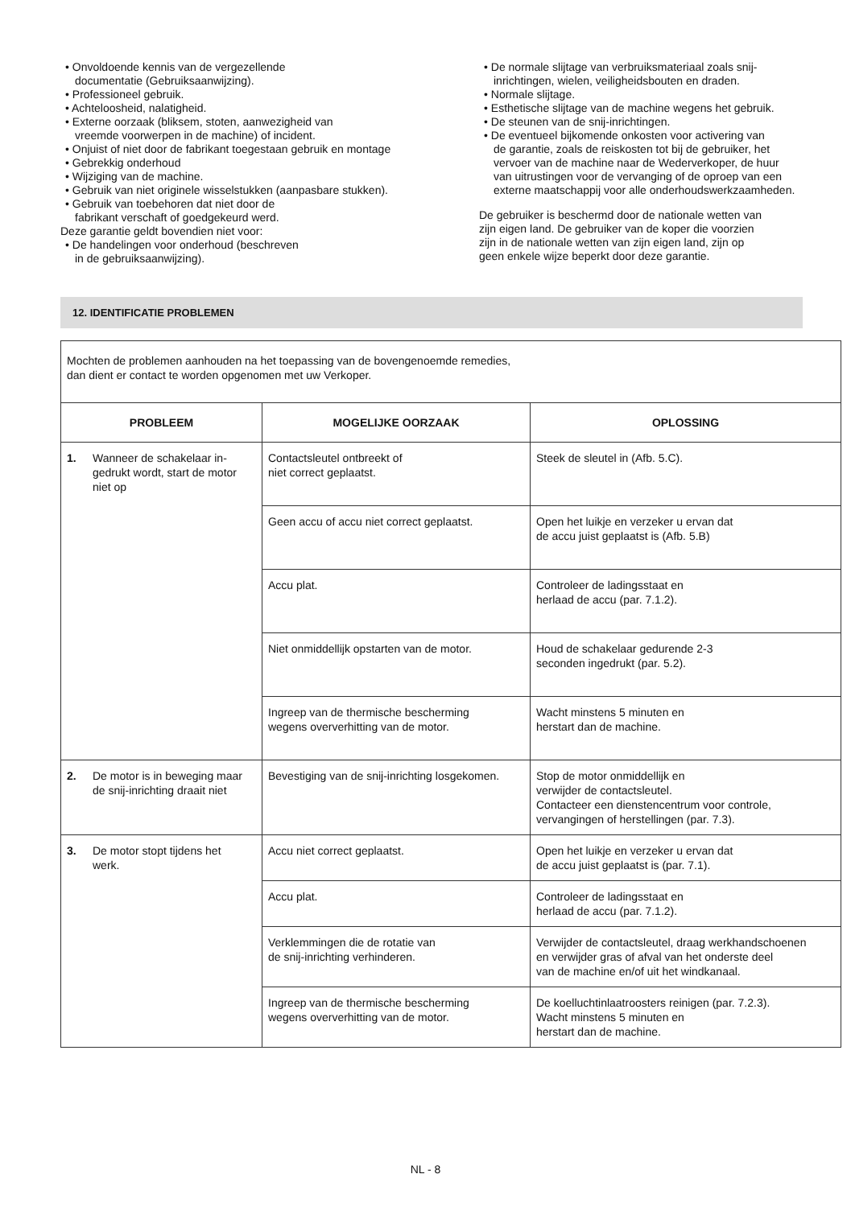• Onvoldoende kennis van de vergezellende
documentatie (Gebruiksaanwijzing).
• Professioneel gebruik.
• Achteloosheid, nalatigheid.
• Externe oorzaak (bliksem, stoten, aanwezigheid van
vreemde voorwerpen in de machine) of incident.
• Onjuist of niet door de fabrikant toegestaan gebruik en montage
• Gebrekkig onderhoud
• Wijziging van de machine.
• Gebruik van niet originele wisselstukken (aanpasbare stukken).
• Gebruik van toebehoren dat niet door de
fabrikant verschaft of goedgekeurd werd.
Deze garantie geldt bovendien niet voor:
• De handelingen voor onderhoud (beschreven
in de gebruiksaanwijzing).
• De normale slijtage van verbruiksmateriaal zoals snij-
inrichtingen, wielen, veiligheidsbouten en draden.
• Normale slijtage.
• Esthetische slijtage van de machine wegens het gebruik.
• De steunen van de snij-inrichtingen.
• De eventueel bijkomende onkosten voor activering van
de garantie, zoals de reiskosten tot bij de gebruiker, het
vervoer van de machine naar de Wederverkoper, de huur
van uitrustingen voor de vervanging of de oproep van een
externe maatschappij voor alle onderhoudswerkzaamheden.
De gebruiker is beschermd door de nationale wetten van
zijn eigen land. De gebruiker van de koper die voorzien
zijn in de nationale wetten van zijn eigen land, zijn op
geen enkele wijze beperkt door deze garantie.
12. IDENTIFICATIE PROBLEMEN
| Mochten de problemen aanhouden na het toepassing van de bovengenoemde remedies, dan dient er contact te worden opgenomen met uw Verkoper. | | |
| PROBLEEM | MOGELIJKE OORZAAK | OPLOSSING |
| 1. Wanneer de schakelaar in-gedrukt wordt, start de motor niet op | Contactsleutel ontbreekt of niet correct geplaatst. | Steek de sleutel in (Afb. 5.C). |
| | Geen accu of accu niet correct geplaatst. | Open het luikje en verzeker u ervan dat de accu juist geplaatst is (Afb. 5.B) |
| | Accu plat. | Controleer de ladingsstaat en herlaad de accu (par. 7.1.2). |
| | Niet onmiddellijk opstarten van de motor. | Houd de schakelaar gedurende 2-3 seconden ingedrukt (par. 5.2). |
| | Ingreep van de thermische bescherming wegens oververhitting van de motor. | Wacht minstens 5 minuten en herstart dan de machine. |
| 2. De motor is in beweging maar de snij-inrichting draait niet | Bevestiging van de snij-inrichting losgekomen. | Stop de motor onmiddellijk en verwijder de contactsleutel. Contacteer een dienstencentrum voor controle, vervangingen of herstellingen (par. 7.3). |
| 3. De motor stopt tijdens het werk. | Accu niet correct geplaatst. | Open het luikje en verzeker u ervan dat de accu juist geplaatst is (par. 7.1). |
| | Accu plat. | Controleer de ladingsstaat en herlaad de accu (par. 7.1.2). |
| | Verklemmingen die de rotatie van de snij-inrichting verhinderen. | Verwijder de contactsleutel, draag werkhandschoenen en verwijder gras of afval van het onderste deel van de machine en/of uit het windkanaal. |
| | Ingreep van de thermische bescherming wegens oververhitting van de motor. | De koelluchtinlaatroosters reinigen (par. 7.2.3). Wacht minstens 5 minuten en herstart dan de machine. |
NL - 8